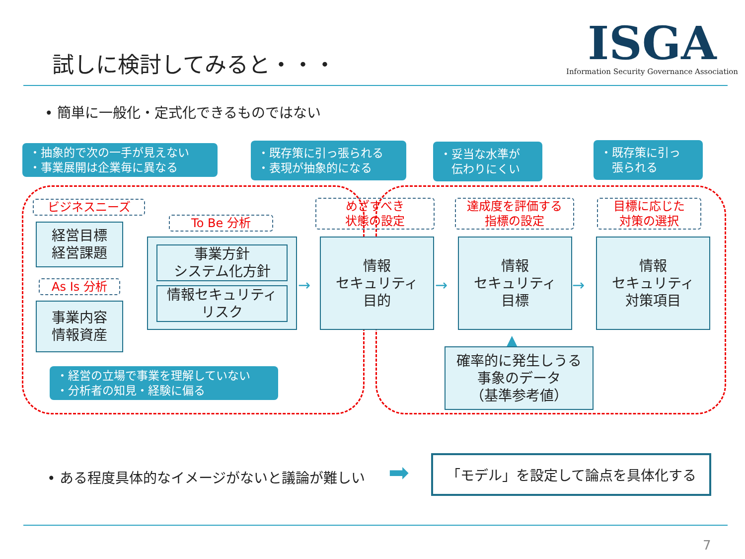試しに検討してみると・・・
ISGA
Information Security Governance Association
• 簡単に一般化・定式化できるものではない
・抽象的で次の一手が見えない
・事業展開は企業毎に異なる
・既存策に引っ張られる
・表現が抽象的になる
・妥当な水準が
　伝わりにくい
・既存策に引っ
　張られる
ビジネスニーズ
To Be 分析
As Is 分析
めざすべき
状態の設定
達成度を評価する
指標の設定
目標に応じた
対策の選択
経営目標
経営課題
事業内容
情報資産
事業方針
システム化方針
情報セキュリティ
リスク
→
情報
セキュリティ
目的
→
情報
セキュリティ
目標
→
情報
セキュリティ
対策項目
▲
確率的に発生しうる
事象のデータ
（基準参考値）
・経営の立場で事業を理解していない
・分析者の知見・経験に偏る
• ある程度具体的なイメージがないと議論が難しい
➡ 「モデル」を設定して論点を具体化する
7